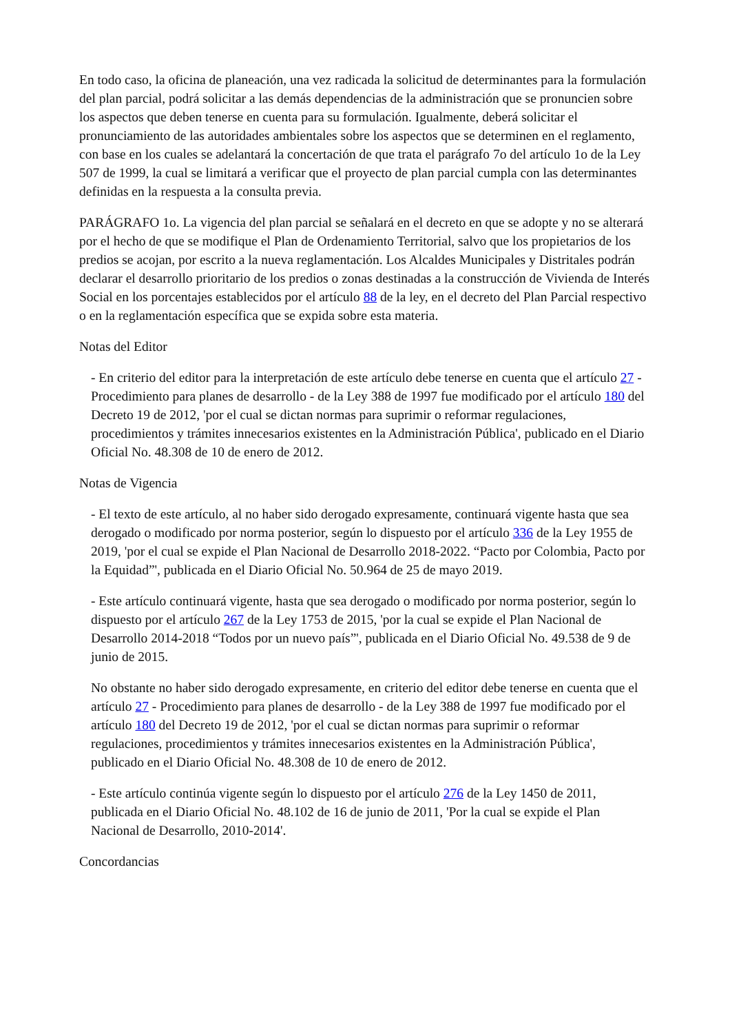En todo caso, la oficina de planeación, una vez radicada la solicitud de determinantes para la formulación del plan parcial, podrá solicitar a las demás dependencias de la administración que se pronuncien sobre los aspectos que deben tenerse en cuenta para su formulación. Igualmente, deberá solicitar el pronunciamiento de las autoridades ambientales sobre los aspectos que se determinen en el reglamento, con base en los cuales se adelantará la concertación de que trata el parágrafo 7o del artículo 1o de la Ley 507 de 1999, la cual se limitará a verificar que el proyecto de plan parcial cumpla con las determinantes definidas en la respuesta a la consulta previa.
PARÁGRAFO 1o. La vigencia del plan parcial se señalará en el decreto en que se adopte y no se alterará por el hecho de que se modifique el Plan de Ordenamiento Territorial, salvo que los propietarios de los predios se acojan, por escrito a la nueva reglamentación. Los Alcaldes Municipales y Distritales podrán declarar el desarrollo prioritario de los predios o zonas destinadas a la construcción de Vivienda de Interés Social en los porcentajes establecidos por el artículo 88 de la ley, en el decreto del Plan Parcial respectivo o en la reglamentación específica que se expida sobre esta materia.
Notas del Editor
- En criterio del editor para la interpretación de este artículo debe tenerse en cuenta que el artículo 27 - Procedimiento para planes de desarrollo - de la Ley 388 de 1997 fue modificado por el artículo 180 del Decreto 19 de 2012, 'por el cual se dictan normas para suprimir o reformar regulaciones, procedimientos y trámites innecesarios existentes en la Administración Pública', publicado en el Diario Oficial No. 48.308 de 10 de enero de 2012.
Notas de Vigencia
- El texto de este artículo, al no haber sido derogado expresamente, continuará vigente hasta que sea derogado o modificado por norma posterior, según lo dispuesto por el artículo 336 de la Ley 1955 de 2019, 'por el cual se expide el Plan Nacional de Desarrollo 2018-2022. “Pacto por Colombia, Pacto por la Equidad”', publicada en el Diario Oficial No. 50.964 de 25 de mayo 2019.
- Este artículo continuará vigente, hasta que sea derogado o modificado por norma posterior, según lo dispuesto por el artículo 267 de la Ley 1753 de 2015, 'por la cual se expide el Plan Nacional de Desarrollo 2014-2018 “Todos por un nuevo país”', publicada en el Diario Oficial No. 49.538 de 9 de junio de 2015.
No obstante no haber sido derogado expresamente, en criterio del editor debe tenerse en cuenta que el artículo 27 - Procedimiento para planes de desarrollo - de la Ley 388 de 1997 fue modificado por el artículo 180 del Decreto 19 de 2012, 'por el cual se dictan normas para suprimir o reformar regulaciones, procedimientos y trámites innecesarios existentes en la Administración Pública', publicado en el Diario Oficial No. 48.308 de 10 de enero de 2012.
- Este artículo continúa vigente según lo dispuesto por el artículo 276 de la Ley 1450 de 2011, publicada en el Diario Oficial No. 48.102 de 16 de junio de 2011, 'Por la cual se expide el Plan Nacional de Desarrollo, 2010-2014'.
Concordancias